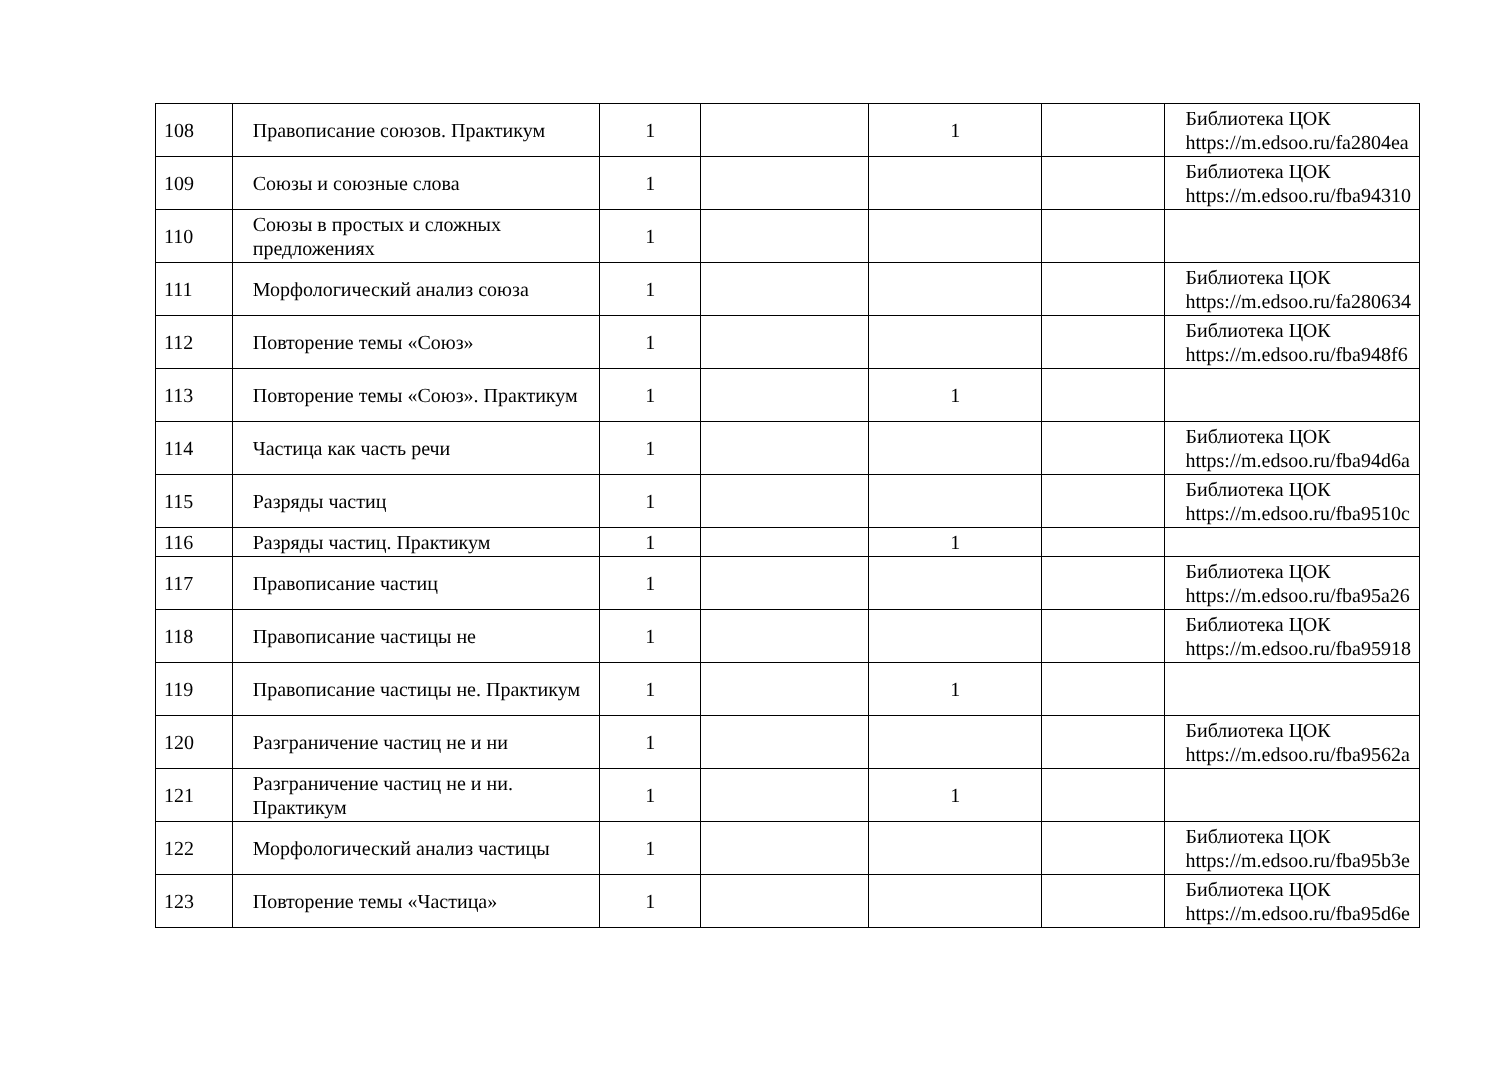| 108 | Правописание союзов. Практикум | 1 | | 1 | | Библиотека ЦОК https://m.edsoo.ru/fa2804ea |
| 109 | Союзы и союзные слова | 1 | | | | Библиотека ЦОК https://m.edsoo.ru/fba94310 |
| 110 | Союзы в простых и сложных предложениях | 1 | | | | |
| 111 | Морфологический анализ союза | 1 | | | | Библиотека ЦОК https://m.edsoo.ru/fa280634 |
| 112 | Повторение темы «Союз» | 1 | | | | Библиотека ЦОК https://m.edsoo.ru/fba948f6 |
| 113 | Повторение темы «Союз». Практикум | 1 | | 1 | | |
| 114 | Частица как часть речи | 1 | | | | Библиотека ЦОК https://m.edsoo.ru/fba94d6a |
| 115 | Разряды частиц | 1 | | | | Библиотека ЦОК https://m.edsoo.ru/fba9510c |
| 116 | Разряды частиц. Практикум | 1 | | 1 | | |
| 117 | Правописание частиц | 1 | | | | Библиотека ЦОК https://m.edsoo.ru/fba95a26 |
| 118 | Правописание частицы не | 1 | | | | Библиотека ЦОК https://m.edsoo.ru/fba95918 |
| 119 | Правописание частицы не. Практикум | 1 | | 1 | | |
| 120 | Разграничение частиц не и ни | 1 | | | | Библиотека ЦОК https://m.edsoo.ru/fba9562a |
| 121 | Разграничение частиц не и ни. Практикум | 1 | | 1 | | |
| 122 | Морфологический анализ частицы | 1 | | | | Библиотека ЦОК https://m.edsoo.ru/fba95b3e |
| 123 | Повторение темы «Частица» | 1 | | | | Библиотека ЦОК https://m.edsoo.ru/fba95d6e |